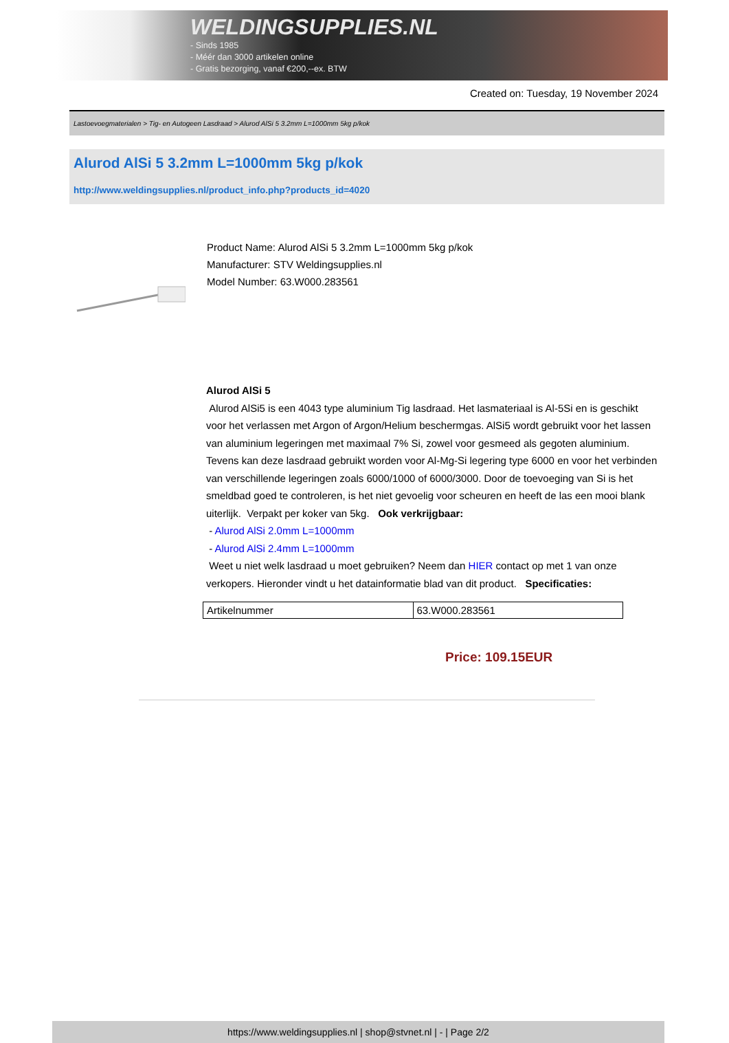WELDINGSUPPLIES.NL
- Sinds 1985
- Méér dan 3000 artikelen online
- Gratis bezorging, vanaf €200,--ex. BTW
Created on: Tuesday, 19 November 2024
Lastoevoegmaterialen > Tig- en Autogeen Lasdraad > Alurod AlSi 5 3.2mm L=1000mm 5kg p/kok
Alurod AlSi 5 3.2mm L=1000mm 5kg p/kok
http://www.weldingsupplies.nl/product_info.php?products_id=4020
Product Name: Alurod AlSi 5 3.2mm L=1000mm 5kg p/kok
Manufacturer: STV Weldingsupplies.nl
Model Number: 63.W000.283561
Alurod AlSi 5
Alurod AlSi5 is een 4043 type aluminium Tig lasdraad. Het lasmateriaal is Al-5Si en is geschikt voor het verlassen met Argon of Argon/Helium beschermgas. AlSi5 wordt gebruikt voor het lassen van aluminium legeringen met maximaal 7% Si, zowel voor gesmeed als gegoten aluminium. Tevens kan deze lasdraad gebruikt worden voor Al-Mg-Si legering type 6000 en voor het verbinden van verschillende legeringen zoals 6000/1000 of 6000/3000. Door de toevoeging van Si is het smeldbad goed te controleren, is het niet gevoelig voor scheuren en heeft de las een mooi blank uiterlijk. Verpakt per koker van 5kg. Ook verkrijgbaar:
- Alurod AlSi 2.0mm L=1000mm
- Alurod AlSi 2.4mm L=1000mm
Weet u niet welk lasdraad u moet gebruiken? Neem dan HIER contact op met 1 van onze verkopers. Hieronder vindt u het datainformatie blad van dit product. Specificaties:
| Artikelnummer | 63.W000.283561 |
Price: 109.15EUR
https://www.weldingsupplies.nl | shop@stvnet.nl | - | Page 2/2